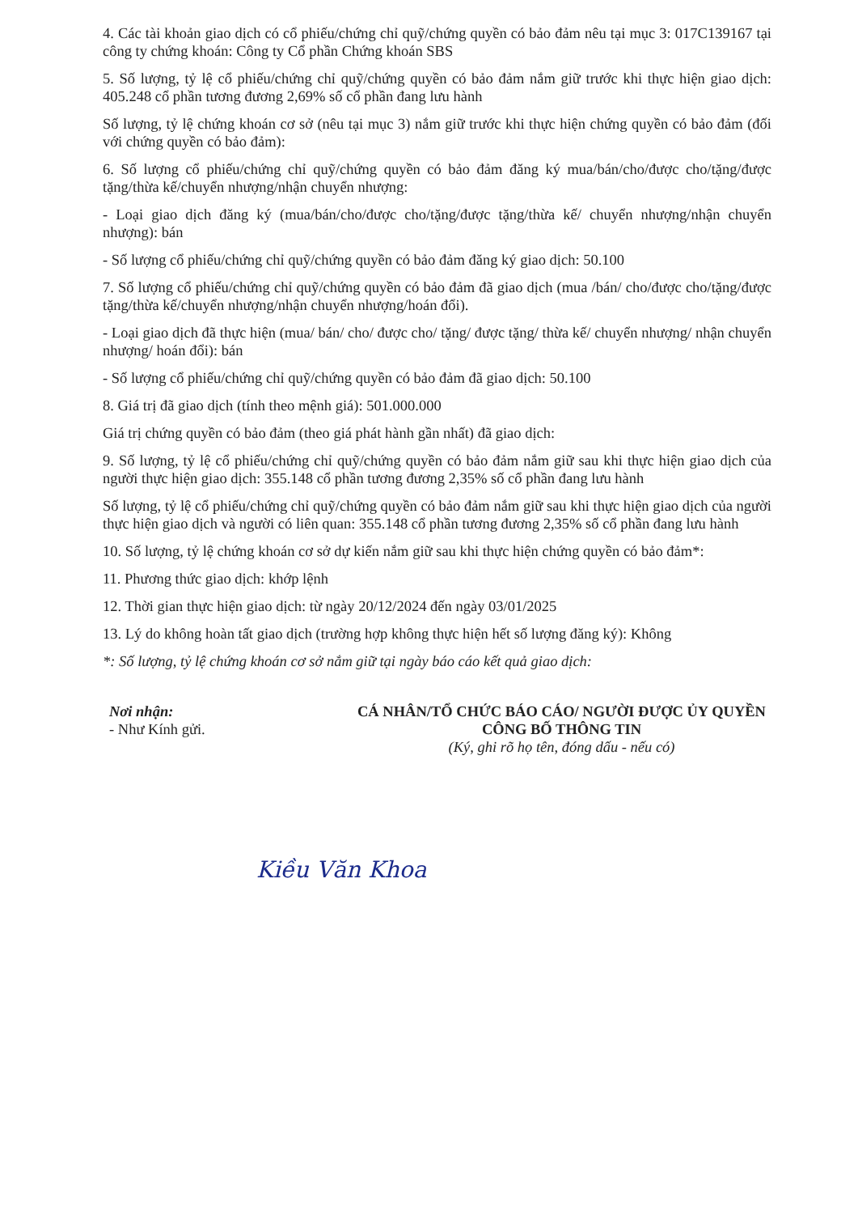4. Các tài khoản giao dịch có cổ phiếu/chứng chỉ quỹ/chứng quyền có bảo đảm nêu tại mục 3: 017C139167 tại công ty chứng khoán: Công ty Cổ phần Chứng khoán SBS
5. Số lượng, tỷ lệ cổ phiếu/chứng chỉ quỹ/chứng quyền có bảo đảm nắm giữ trước khi thực hiện giao dịch: 405.248 cổ phần tương đương 2,69% số cổ phần đang lưu hành
Số lượng, tỷ lệ chứng khoán cơ sở (nêu tại mục 3) nắm giữ trước khi thực hiện chứng quyền có bảo đảm (đối với chứng quyền có bảo đảm):
6. Số lượng cổ phiếu/chứng chỉ quỹ/chứng quyền có bảo đảm đăng ký mua/bán/cho/được cho/tặng/được tặng/thừa kế/chuyển nhượng/nhận chuyển nhượng:
- Loại giao dịch đăng ký (mua/bán/cho/được cho/tặng/được tặng/thừa kế/ chuyển nhượng/nhận chuyển nhượng): bán
- Số lượng cổ phiếu/chứng chỉ quỹ/chứng quyền có bảo đảm đăng ký giao dịch: 50.100
7. Số lượng cổ phiếu/chứng chỉ quỹ/chứng quyền có bảo đảm đã giao dịch (mua /bán/ cho/được cho/tặng/được tặng/thừa kế/chuyển nhượng/nhận chuyển nhượng/hoán đổi).
- Loại giao dịch đã thực hiện (mua/ bán/ cho/ được cho/ tặng/ được tặng/ thừa kế/ chuyển nhượng/ nhận chuyển nhượng/ hoán đổi): bán
- Số lượng cổ phiếu/chứng chỉ quỹ/chứng quyền có bảo đảm đã giao dịch: 50.100
8. Giá trị đã giao dịch (tính theo mệnh giá): 501.000.000
Giá trị chứng quyền có bảo đảm (theo giá phát hành gần nhất) đã giao dịch:
9. Số lượng, tỷ lệ cổ phiếu/chứng chỉ quỹ/chứng quyền có bảo đảm nắm giữ sau khi thực hiện giao dịch của người thực hiện giao dịch: 355.148 cổ phần tương đương 2,35% số cổ phần đang lưu hành
Số lượng, tỷ lệ cổ phiếu/chứng chỉ quỹ/chứng quyền có bảo đảm nắm giữ sau khi thực hiện giao dịch của người thực hiện giao dịch và người có liên quan: 355.148 cổ phần tương đương 2,35% số cổ phần đang lưu hành
10. Số lượng, tỷ lệ chứng khoán cơ sở dự kiến nắm giữ sau khi thực hiện chứng quyền có bảo đảm*:
11. Phương thức giao dịch: khớp lệnh
12. Thời gian thực hiện giao dịch: từ ngày 20/12/2024 đến ngày 03/01/2025
13. Lý do không hoàn tất giao dịch (trường hợp không thực hiện hết số lượng đăng ký): Không
*: Số lượng, tỷ lệ chứng khoán cơ sở nắm giữ tại ngày báo cáo kết quả giao dịch:
Nơi nhận:
- Như Kính gửi.
CÁ NHÂN/TỔ CHỨC BÁO CÁO/ NGƯỜI ĐƯỢC ỦY QUYỀN CÔNG BỐ THÔNG TIN
(Ký, ghi rõ họ tên, đóng dấu - nếu có)
Kiều Văn Khoa